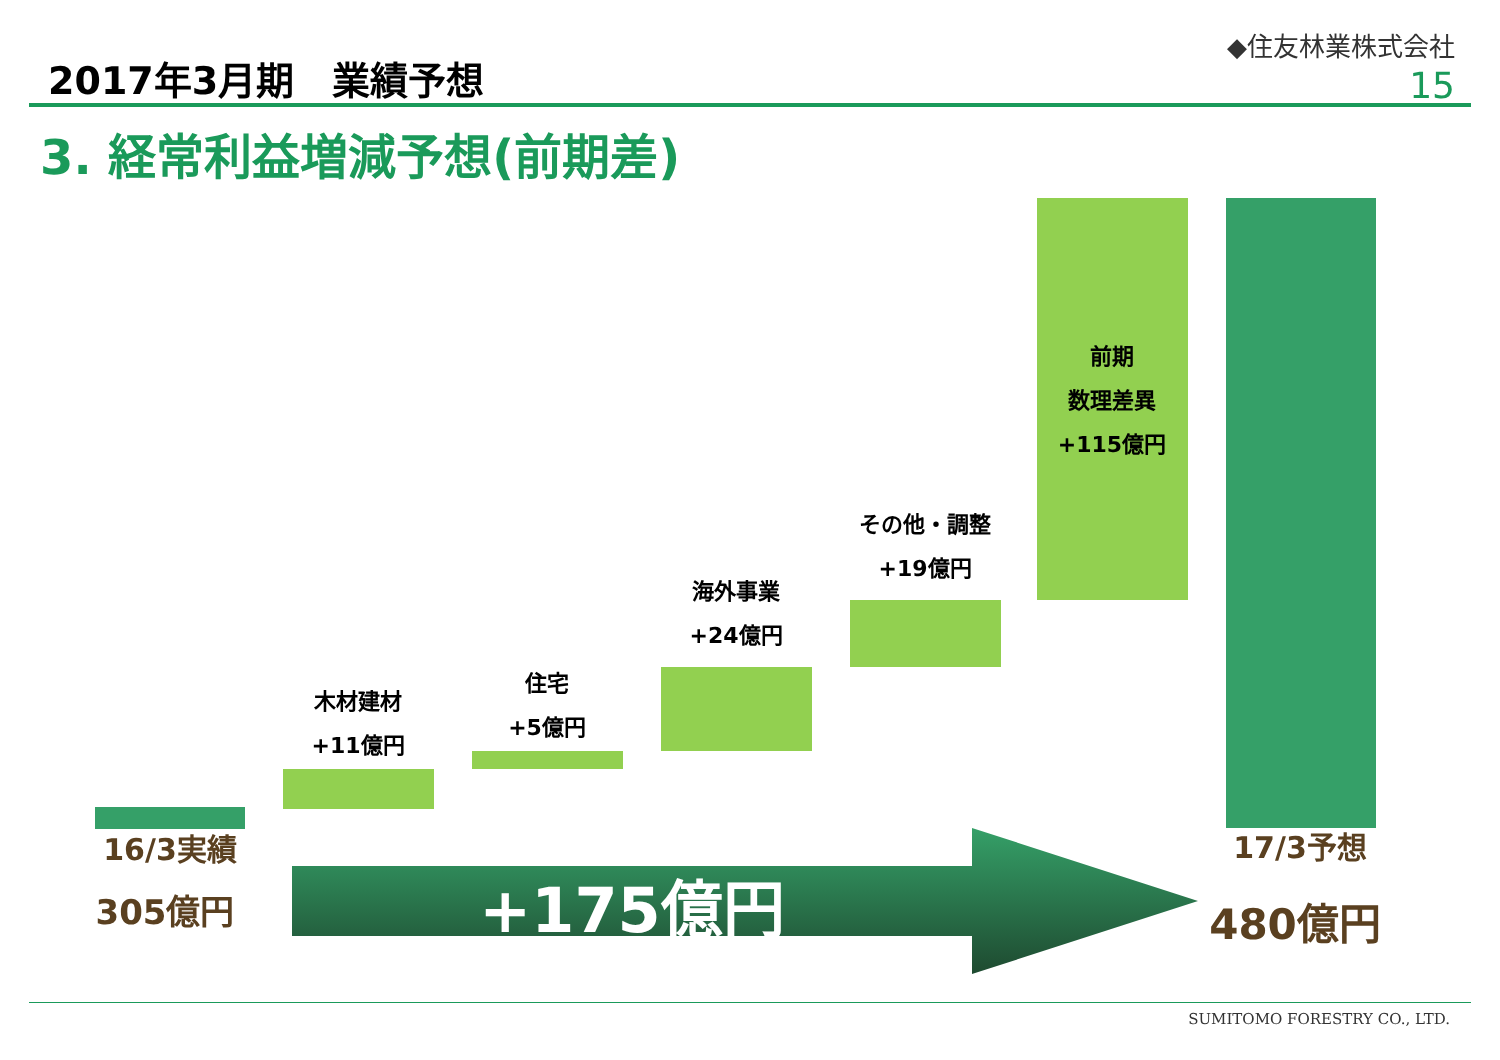2017年3月期　業績予想
◆住友林業株式会社
15
3. 経常利益増減予想(前期差)
木材建材
+11億円
住宅
+5億円
海外事業
+24億円
その他・調整
+19億円
前期
数理差異
+115億円
16/3実績
305億円
17/3予想
480億円
+175億円
SUMITOMO FORESTRY CO., LTD.